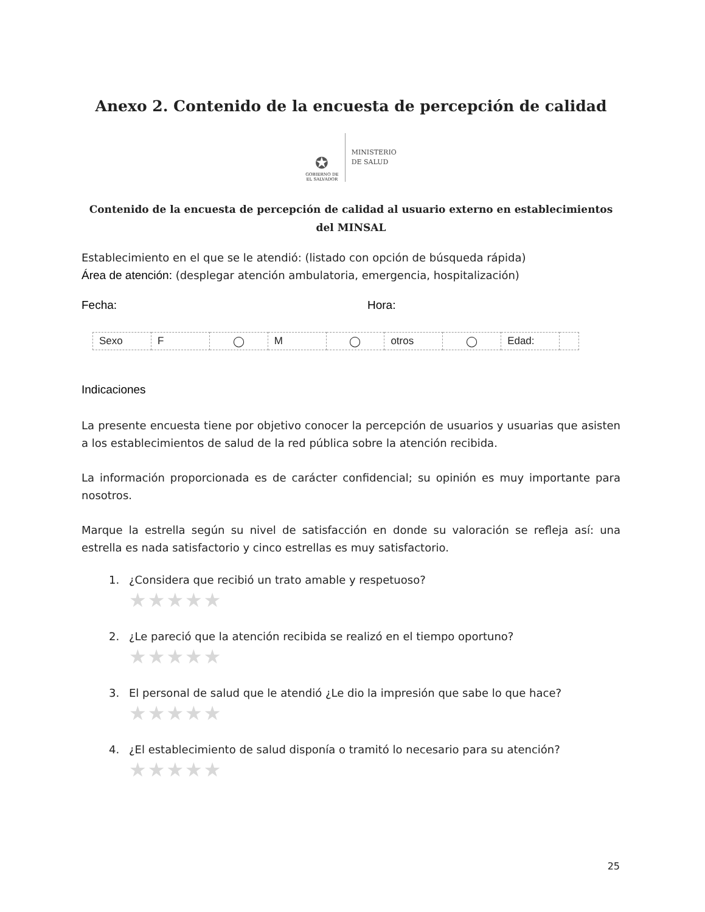Anexo 2. Contenido de la encuesta de percepción de calidad
✪
GOBIERNO DE
EL SALVADOR
MINISTERIO
DE SALUD
Contenido de la encuesta de percepción de calidad al usuario externo en establecimientos del MINSAL
Establecimiento en el que se le atendió: (listado con opción de búsqueda rápida)
Área de atención: (desplegar atención ambulatoria, emergencia, hospitalización)
Fecha: Hora:
| Sexo | F | ◯ | M | ◯ | otros | ◯ | Edad: | |
Indicaciones
La presente encuesta tiene por objetivo conocer la percepción de usuarios y usuarias que asisten a los establecimientos de salud de la red pública sobre la atención recibida.
La información proporcionada es de carácter confidencial; su opinión es muy importante para nosotros.
Marque la estrella según su nivel de satisfacción en donde su valoración se refleja así: una estrella es nada satisfactorio y cinco estrellas es muy satisfactorio.
1. ¿Considera que recibió un trato amable y respetuoso?
★★★★★
2. ¿Le pareció que la atención recibida se realizó en el tiempo oportuno?
★★★★★
3. El personal de salud que le atendió ¿Le dio la impresión que sabe lo que hace?
★★★★★
4. ¿El establecimiento de salud disponía o tramitó lo necesario para su atención?
★★★★★
25